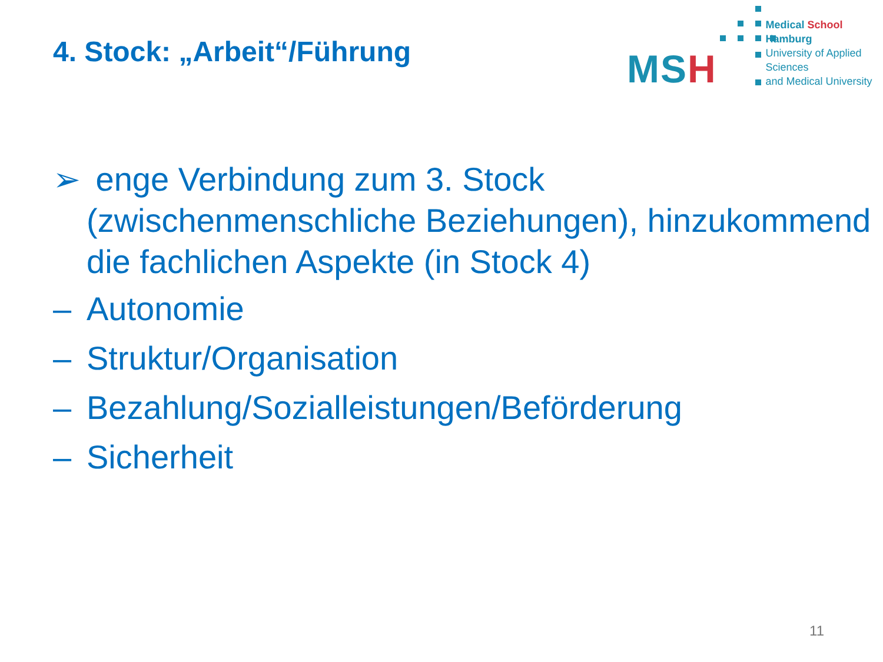4. Stock: „Arbeit“/Führung
MSH
Medical School Hamburg
University of Applied Sciences
and Medical University
➢ enge Verbindung zum 3. Stock (zwischenmenschliche Beziehungen), hinzukommend die fachlichen Aspekte (in Stock 4)
– Autonomie
– Struktur/Organisation
– Bezahlung/Sozialleistungen/Beförderung
– Sicherheit
11